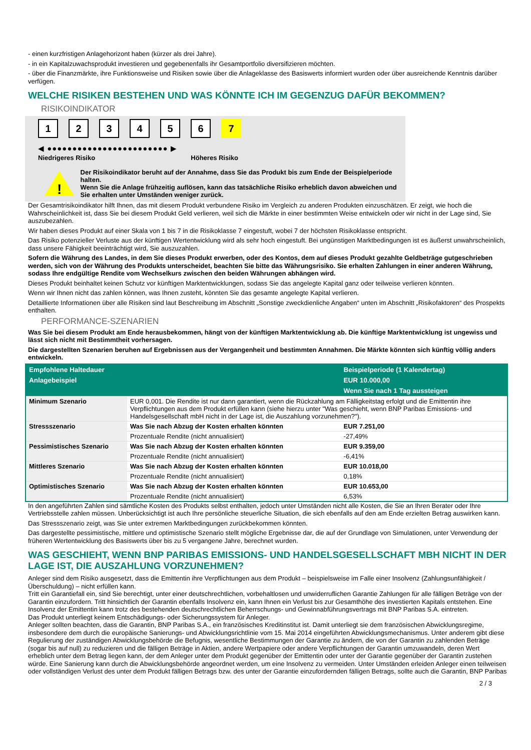- einen kurzfristigen Anlagehorizont haben (kürzer als drei Jahre).
- in ein Kapitalzuwachsprodukt investieren und gegebenenfalls ihr Gesamtportfolio diversifizieren möchten.
- über die Finanzmärkte, ihre Funktionsweise und Risiken sowie über die Anlageklasse des Basiswerts informiert wurden oder über ausreichende Kenntnis darüber verfügen.
WELCHE RISIKEN BESTEHEN UND WAS KÖNNTE ICH IM GEGENZUG DAFÜR BEKOMMEN?
RISIKOINDIKATOR
123456 7
◀ ●●●●●●●●●●●●●●●●●●●●●●●● ▶
Niedrigeres Risiko Höheres Risiko
!
Der Risikoindikator beruht auf der Annahme, dass Sie das Produkt bis zum Ende der Beispielperiode halten.
Wenn Sie die Anlage frühzeitig auflösen, kann das tatsächliche Risiko erheblich davon abweichen und Sie erhalten unter Umständen weniger zurück.
Der Gesamtrisikoindikator hilft Ihnen, das mit diesem Produkt verbundene Risiko im Vergleich zu anderen Produkten einzuschätzen. Er zeigt, wie hoch die Wahrscheinlichkeit ist, dass Sie bei diesem Produkt Geld verlieren, weil sich die Märkte in einer bestimmten Weise entwickeln oder wir nicht in der Lage sind, Sie auszubezahlen.
Wir haben dieses Produkt auf einer Skala von 1 bis 7 in die Risikoklasse 7 eingestuft, wobei 7 der höchsten Risikoklasse entspricht.
Das Risiko potenzieller Verluste aus der künftigen Wertentwicklung wird als sehr hoch eingestuft. Bei ungünstigen Marktbedingungen ist es äußerst unwahrscheinlich, dass unsere Fähigkeit beeinträchtigt wird, Sie auszuzahlen.
Sofern die Währung des Landes, in dem Sie dieses Produkt erwerben, oder des Kontos, dem auf dieses Produkt gezahlte Geldbeträge gutgeschrieben werden, sich von der Währung des Produkts unterscheidet, beachten Sie bitte das Währungsrisiko. Sie erhalten Zahlungen in einer anderen Währung, sodass Ihre endgültige Rendite vom Wechselkurs zwischen den beiden Währungen abhängen wird.
Dieses Produkt beinhaltet keinen Schutz vor künftigen Marktentwicklungen, sodass Sie das angelegte Kapital ganz oder teilweise verlieren könnten.
Wenn wir Ihnen nicht das zahlen können, was Ihnen zusteht, könnten Sie das gesamte angelegte Kapital verlieren.
Detaillierte Informationen über alle Risiken sind laut Beschreibung im Abschnitt „Sonstige zweckdienliche Angaben“ unten im Abschnitt „Risikofaktoren“ des Prospekts enthalten.
PERFORMANCE-SZENARIEN
Was Sie bei diesem Produkt am Ende herausbekommen, hängt von der künftigen Marktentwicklung ab. Die künftige Marktentwicklung ist ungewiss und lässt sich nicht mit Bestimmtheit vorhersagen.
Die dargestellten Szenarien beruhen auf Ergebnissen aus der Vergangenheit und bestimmten Annahmen. Die Märkte könnten sich künftig völlig anders entwickeln.
| Empfohlene Haltedauer | | Beispielperiode (1 Kalendertag) |
| --- | --- | --- |
| Anlagebeispiel | | EUR 10.000,00 |
| | | Wenn Sie nach 1 Tag aussteigen |
| Minimum Szenario | EUR 0,001. Die Rendite ist nur dann garantiert, wenn die Rückzahlung am Fälligkeitstag erfolgt und die Emittentin ihre Verpflichtungen aus dem Produkt erfüllen kann (siehe hierzu unter "Was geschieht, wenn BNP Paribas Emissions- und Handelsgesellschaft mbH nicht in der Lage ist, die Auszahlung vorzunehmen?"). | |
| Stressszenario | Was Sie nach Abzug der Kosten erhalten könnten | EUR 7.251,00 |
| | Prozentuale Rendite (nicht annualisiert) | -27,49% |
| Pessimistisches Szenario | Was Sie nach Abzug der Kosten erhalten könnten | EUR 9.359,00 |
| | Prozentuale Rendite (nicht annualisiert) | -6,41% |
| Mittleres Szenario | Was Sie nach Abzug der Kosten erhalten könnten | EUR 10.018,00 |
| | Prozentuale Rendite (nicht annualisiert) | 0,18% |
| Optimistisches Szenario | Was Sie nach Abzug der Kosten erhalten könnten | EUR 10.653,00 |
| | Prozentuale Rendite (nicht annualisiert) | 6,53% |
In den angeführten Zahlen sind sämtliche Kosten des Produkts selbst enthalten, jedoch unter Umständen nicht alle Kosten, die Sie an Ihren Berater oder Ihre Vertriebsstelle zahlen müssen. Unberücksichtigt ist auch Ihre persönliche steuerliche Situation, die sich ebenfalls auf den am Ende erzielten Betrag auswirken kann.
Das Stressszenario zeigt, was Sie unter extremen Marktbedingungen zurückbekommen könnten.
Das dargestellte pessimistische, mittlere und optimistische Szenario stellt mögliche Ergebnisse dar, die auf der Grundlage von Simulationen, unter Verwendung der früheren Wertentwicklung des Basiswerts über bis zu 5 vergangene Jahre, berechnet wurden.
WAS GESCHIEHT, WENN BNP PARIBAS EMISSIONS- UND HANDELSGESELLSCHAFT MBH NICHT IN DER LAGE IST, DIE AUSZAHLUNG VORZUNEHMEN?
Anleger sind dem Risiko ausgesetzt, dass die Emittentin ihre Verpflichtungen aus dem Produkt – beispielsweise im Falle einer Insolvenz (Zahlungsunfähigkeit / Überschuldung) – nicht erfüllen kann.
Tritt ein Garantiefall ein, sind Sie berechtigt, unter einer deutschrechtlichen, vorbehaltlosen und unwiderruflichen Garantie Zahlungen für alle fälligen Beträge von der Garantin einzufordern. Tritt hinsichtlich der Garantin ebenfalls Insolvenz ein, kann Ihnen ein Verlust bis zur Gesamthöhe des investierten Kapitals entstehen. Eine Insolvenz der Emittentin kann trotz des bestehenden deutschrechtlichen Beherrschungs- und Gewinnabführungsvertrags mit BNP Paribas S.A. eintreten.
Das Produkt unterliegt keinem Entschädigungs- oder Sicherungssystem für Anleger.
Anleger sollten beachten, dass die Garantin, BNP Paribas S.A., ein französisches Kreditinstitut ist. Damit unterliegt sie dem französischen Abwicklungsregime, insbesondere dem durch die europäische Sanierungs- und Abwicklungsrichtlinie vom 15. Mai 2014 eingeführten Abwicklungsmechanismus. Unter anderem gibt diese Regulierung der zuständigen Abwicklungsbehörde die Befugnis, wesentliche Bestimmungen der Garantie zu ändern, die von der Garantin zu zahlenden Beträge (sogar bis auf null) zu reduzieren und die fälligen Beträge in Aktien, andere Wertpapiere oder andere Verpflichtungen der Garantin umzuwandeln, deren Wert erheblich unter dem Betrag liegen kann, der dem Anleger unter dem Produkt gegenüber der Emittentin oder unter der Garantie gegenüber der Garantin zustehen würde. Eine Sanierung kann durch die Abwicklungsbehörde angeordnet werden, um eine Insolvenz zu vermeiden. Unter Umständen erleiden Anleger einen teilweisen oder vollständigen Verlust des unter dem Produkt fälligen Betrags bzw. des unter der Garantie einzufordernden fälligen Betrags, sollte auch die Garantin, BNP Paribas
2 / 3